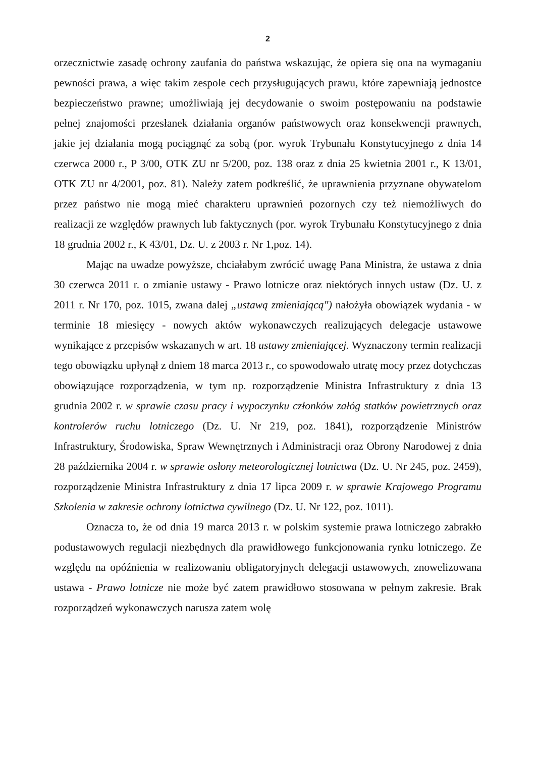2
orzecznictwie zasadę ochrony zaufania do państwa wskazując, że opiera się ona na wymaganiu pewności prawa, a więc takim zespole cech przysługujących prawu, które zapewniają jednostce bezpieczeństwo prawne; umożliwiają jej decydowanie o swoim postępowaniu na podstawie pełnej znajomości przesłanek działania organów państwowych oraz konsekwencji prawnych, jakie jej działania mogą pociągnąć za sobą (por. wyrok Trybunału Konstytucyjnego z dnia 14 czerwca 2000 r., P 3/00, OTK ZU nr 5/200, poz. 138 oraz z dnia 25 kwietnia 2001 r., K 13/01, OTK ZU nr 4/2001, poz. 81). Należy zatem podkreślić, że uprawnienia przyznane obywatelom przez państwo nie mogą mieć charakteru uprawnień pozornych czy też niemożliwych do realizacji ze względów prawnych lub faktycznych (por. wyrok Trybunału Konstytucyjnego z dnia 18 grudnia 2002 r., K 43/01, Dz. U. z 2003 r. Nr 1,poz. 14).
Mając na uwadze powyższe, chciałabym zwrócić uwagę Pana Ministra, że ustawa z dnia 30 czerwca 2011 r. o zmianie ustawy - Prawo lotnicze oraz niektórych innych ustaw (Dz. U. z 2011 r. Nr 170, poz. 1015, zwana dalej „ustawą zmieniającą") nałożyła obowiązek wydania - w terminie 18 miesięcy - nowych aktów wykonawczych realizujących delegacje ustawowe wynikające z przepisów wskazanych w art. 18 ustawy zmieniającej. Wyznaczony termin realizacji tego obowiązku upłynął z dniem 18 marca 2013 r., co spowodowało utratę mocy przez dotychczas obowiązujące rozporządzenia, w tym np. rozporządzenie Ministra Infrastruktury z dnia 13 grudnia 2002 r. w sprawie czasu pracy i wypoczynku członków załóg statków powietrznych oraz kontrolerów ruchu lotniczego (Dz. U. Nr 219, poz. 1841), rozporządzenie Ministrów Infrastruktury, Środowiska, Spraw Wewnętrznych i Administracji oraz Obrony Narodowej z dnia 28 października 2004 r. w sprawie osłony meteorologicznej lotnictwa (Dz. U. Nr 245, poz. 2459), rozporządzenie Ministra Infrastruktury z dnia 17 lipca 2009 r. w sprawie Krajowego Programu Szkolenia w zakresie ochrony lotnictwa cywilnego (Dz. U. Nr 122, poz. 1011).
Oznacza to, że od dnia 19 marca 2013 r. w polskim systemie prawa lotniczego zabrakło podustawowych regulacji niezbędnych dla prawidłowego funkcjonowania rynku lotniczego. Ze względu na opóźnienia w realizowaniu obligatoryjnych delegacji ustawowych, znowelizowana ustawa - Prawo lotnicze nie może być zatem prawidłowo stosowana w pełnym zakresie. Brak rozporządzeń wykonawczych narusza zatem wolę